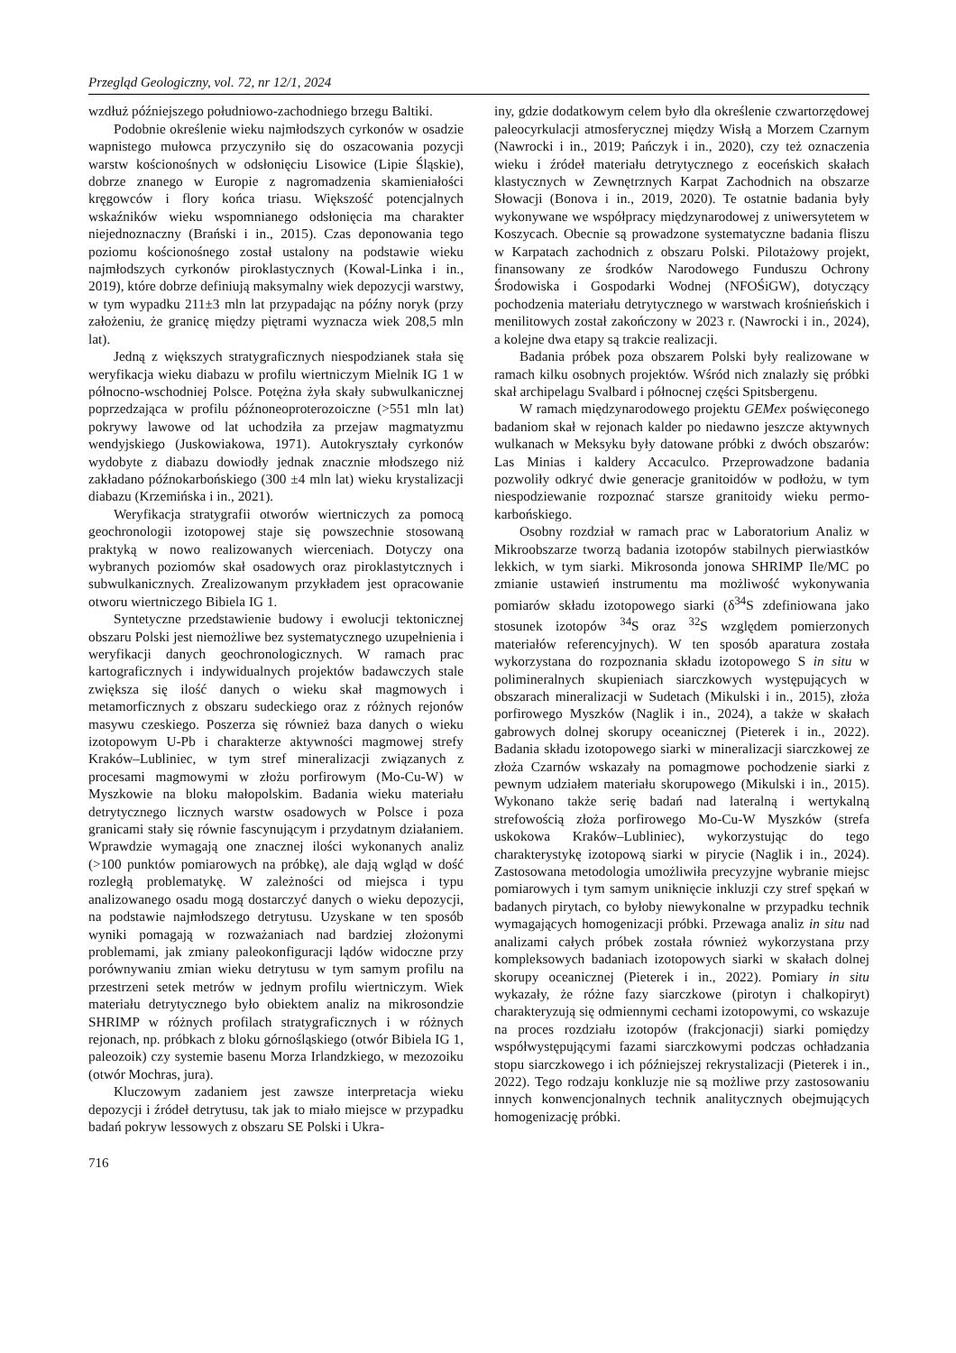Przegląd Geologiczny, vol. 72, nr 12/1, 2024
wzdłuż późniejszego południowo-zachodniego brzegu Baltiki.
Podobnie określenie wieku najmłodszych cyrkonów w osadzie wapnistego mułowca przyczyniło się do oszacowania pozycji warstw kościonośnych w odsłonięciu Lisowice (Lipie Śląskie), dobrze znanego w Europie z nagromadzenia skamieniałości kręgowców i flory końca triasu. Większość potencjalnych wskaźników wieku wspomnianego odsłonięcia ma charakter niejednoznaczny (Brański i in., 2015). Czas deponowania tego poziomu kościonośnego został ustalony na podstawie wieku najmłodszych cyrkonów piroklastycznych (Kowal-Linka i in., 2019), które dobrze definiują maksymalny wiek depozycji warstwy, w tym wypadku 211±3 mln lat przypadając na późny noryk (przy założeniu, że granicę między piętrami wyznacza wiek 208,5 mln lat).
Jedną z większych stratygraficznych niespodzianek stała się weryfikacja wieku diabazu w profilu wiertniczym Mielnik IG 1 w północno-wschodniej Polsce. Potężna żyła skały subwulkanicznej poprzedzająca w profilu późnoneoproterozoiczne (>551 mln lat) pokrywy lawowe od lat uchodziła za przejaw magmatyzmu wendyjskiego (Juskowiakowa, 1971). Autokryształy cyrkonów wydobyte z diabazu dowiodły jednak znacznie młodszego niż zakładano późnokarbońskiego (300 ±4 mln lat) wieku krystalizacji diabazu (Krzemińska i in., 2021).
Weryfikacja stratygrafii otworów wiertniczych za pomocą geochronologii izotopowej staje się powszechnie stosowaną praktyką w nowo realizowanych wierceniach. Dotyczy ona wybranych poziomów skał osadowych oraz piroklastytcznych i subwulkanicznych. Zrealizowanym przykładem jest opracowanie otworu wiertniczego Bibiela IG 1.
Syntetyczne przedstawienie budowy i ewolucji tektonicznej obszaru Polski jest niemożliwe bez systematycznego uzupełnienia i weryfikacji danych geochronologicznych. W ramach prac kartograficznych i indywidualnych projektów badawczych stale zwiększa się ilość danych o wieku skał magmowych i metamorficznych z obszaru sudeckiego oraz z różnych rejonów masywu czeskiego. Poszerza się również baza danych o wieku izotopowym U-Pb i charakterze aktywności magmowej strefy Kraków–Lubliniec, w tym stref mineralizacji związanych z procesami magmowymi w złożu porfirowym (Mo-Cu-W) w Myszkowie na bloku małopolskim. Badania wieku materiału detrytycznego licznych warstw osadowych w Polsce i poza granicami stały się równie fascynującym i przydatnym działaniem. Wprawdzie wymagają one znacznej ilości wykonanych analiz (>100 punktów pomiarowych na próbkę), ale dają wgląd w dość rozległą problematykę. W zależności od miejsca i typu analizowanego osadu mogą dostarczyć danych o wieku depozycji, na podstawie najmłodszego detrytusu. Uzyskane w ten sposób wyniki pomagają w rozważaniach nad bardziej złożonymi problemami, jak zmiany paleokonfiguracji lądów widoczne przy porównywaniu zmian wieku detrytusu w tym samym profilu na przestrzeni setek metrów w jednym profilu wiertniczym. Wiek materiału detrytycznego było obiektem analiz na mikrosondzie SHRIMP w różnych profilach stratygraficznych i w różnych rejonach, np. próbkach z bloku górnośląskiego (otwór Bibiela IG 1, paleozoik) czy systemie basenu Morza Irlandzkiego, w mezozoiku (otwór Mochras, jura).
Kluczowym zadaniem jest zawsze interpretacja wieku depozycji i źródeł detrytusu, tak jak to miało miejsce w przypadku badań pokryw lessowych z obszaru SE Polski i Ukra-
iny, gdzie dodatkowym celem było dla określenie czwartorzędowej paleocyrkulacji atmosferycznej między Wisłą a Morzem Czarnym (Nawrocki i in., 2019; Pańczyk i in., 2020), czy też oznaczenia wieku i źródeł materiału detrytycznego z eoceńskich skałach klastycznych w Zewnętrznych Karpat Zachodnich na obszarze Słowacji (Bonova i in., 2019, 2020). Te ostatnie badania były wykonywane we współpracy międzynarodowej z uniwersytetem w Koszycach. Obecnie są prowadzone systematyczne badania fliszu w Karpatach zachodnich z obszaru Polski. Pilotażowy projekt, finansowany ze środków Narodowego Funduszu Ochrony Środowiska i Gospodarki Wodnej (NFOŚiGW), dotyczący pochodzenia materiału detrytycznego w warstwach krośnieńskich i menilitowych został zakończony w 2023 r. (Nawrocki i in., 2024), a kolejne dwa etapy są trakcie realizacji.
Badania próbek poza obszarem Polski były realizowane w ramach kilku osobnych projektów. Wśród nich znalazły się próbki skał archipelagu Svalbard i północnej części Spitsbergenu.
W ramach międzynarodowego projektu GEMex poświęconego badaniom skał w rejonach kalder po niedawno jeszcze aktywnych wulkanach w Meksyku były datowane próbki z dwóch obszarów: Las Minias i kaldery Accaculco. Przeprowadzone badania pozwoliły odkryć dwie generacje granitoidów w podłożu, w tym niespodziewanie rozpoznać starsze granitoidy wieku permo-karbońskiego.
Osobny rozdział w ramach prac w Laboratorium Analiz w Mikroobszarze tworzą badania izotopów stabilnych pierwiastków lekkich, w tym siarki. Mikrosonda jonowa SHRIMP Ile/MC po zmianie ustawień instrumentu ma możliwość wykonywania pomiarów składu izotopowego siarki (δ<sup>34</sup>S zdefiniowana jako stosunek izotopów <sup>34</sup>S oraz <sup>32</sup>S względem pomierzonych materiałów referencyjnych). W ten sposób aparatura została wykorzystana do rozpoznania składu izotopowego S in situ w polimineralnych skupieniach siarczkowych występujących w obszarach mineralizacji w Sudetach (Mikulski i in., 2015), złoża porfirowego Myszków (Naglik i in., 2024), a także w skałach gabrowych dolnej skorupy oceanicznej (Pieterek i in., 2022). Badania składu izotopowego siarki w mineralizacji siarczkowej ze złoża Czarnów wskazały na pomagmowe pochodzenie siarki z pewnym udziałem materiału skorupowego (Mikulski i in., 2015). Wykonano także serię badań nad lateralną i wertykalną strefowością złoża porfirowego Mo-Cu-W Myszków (strefa uskokowa Kraków–Lubliniec), wykorzystując do tego charakterystykę izotopową siarki w pirycie (Naglik i in., 2024). Zastosowana metodologia umożliwiła precyzyjne wybranie miejsc pomiarowych i tym samym uniknięcie inkluzji czy stref spękań w badanych pirytach, co byłoby niewykonalne w przypadku technik wymagających homogenizacji próbki. Przewaga analiz in situ nad analizami całych próbek została również wykorzystana przy kompleksowych badaniach izotopowych siarki w skałach dolnej skorupy oceanicznej (Pieterek i in., 2022). Pomiary in situ wykazały, że różne fazy siarczkowe (pirotyn i chalkopiryt) charakteryzują się odmiennymi cechami izotopowymi, co wskazuje na proces rozdziału izotopów (frakcjonacji) siarki pomiędzy współwystępującymi fazami siarczkowymi podczas ochładzania stopu siarczkowego i ich późniejszej rekrystalizacji (Pieterek i in., 2022). Tego rodzaju konkluzje nie są możliwe przy zastosowaniu innych konwencjonalnych technik analitycznych obejmujących homogenizację próbki.
716